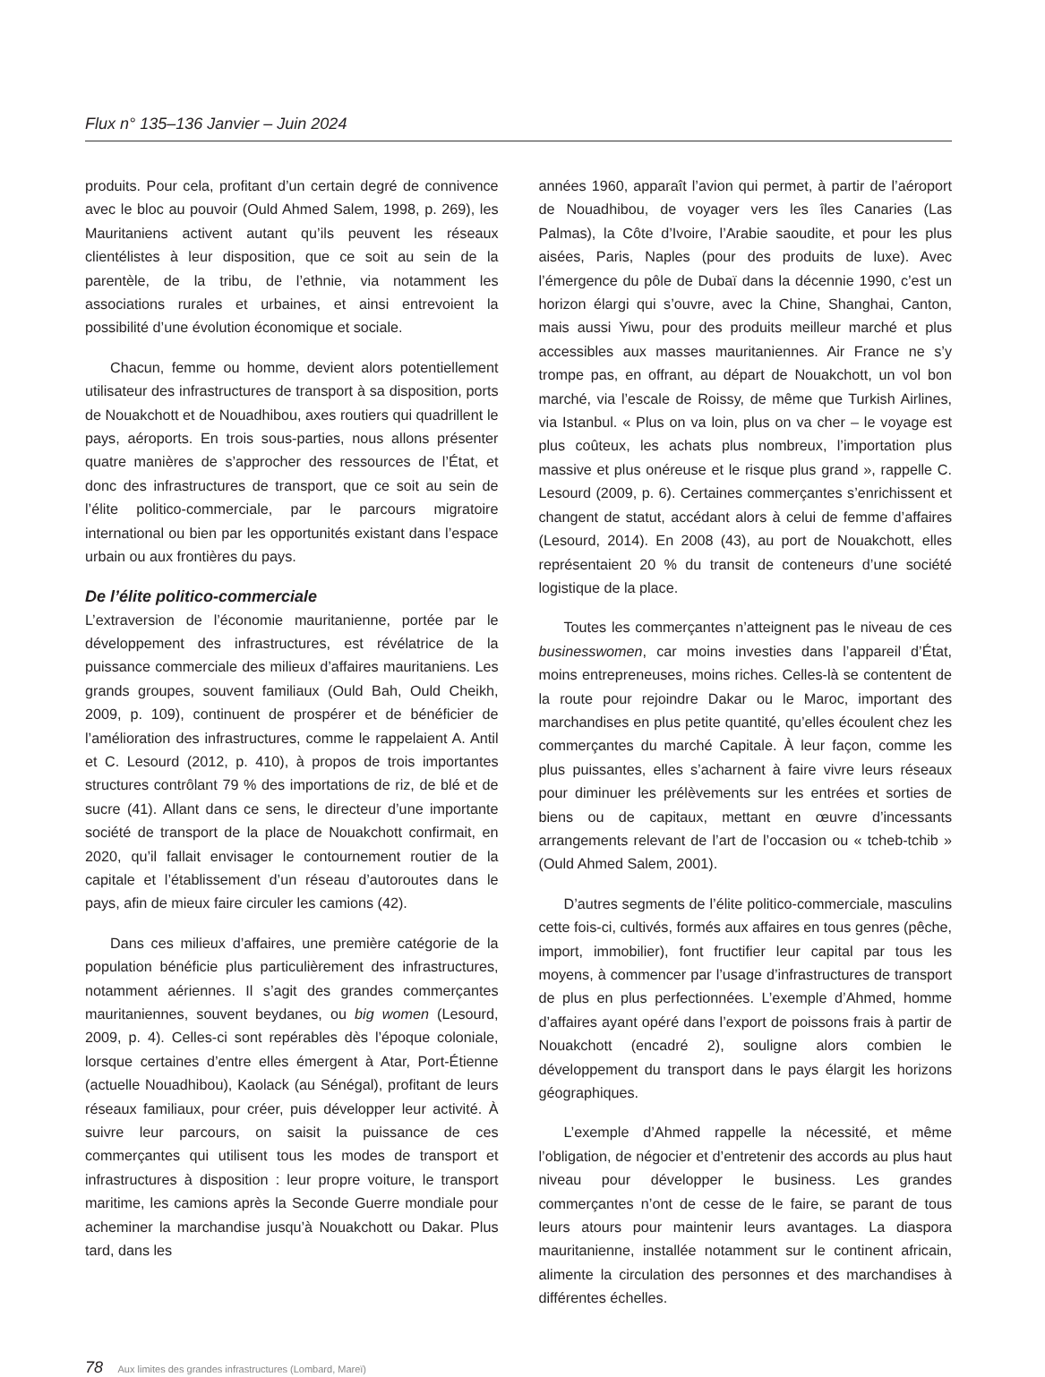Flux n° 135–136 Janvier – Juin 2024
produits. Pour cela, profitant d’un certain degré de connivence avec le bloc au pouvoir (Ould Ahmed Salem, 1998, p. 269), les Mauritaniens activent autant qu’ils peuvent les réseaux clientélistes à leur disposition, que ce soit au sein de la parentèle, de la tribu, de l’ethnie, via notamment les associations rurales et urbaines, et ainsi entrevoient la possibilité d’une évolution économique et sociale.
Chacun, femme ou homme, devient alors potentiellement utilisateur des infrastructures de transport à sa disposition, ports de Nouakchott et de Nouadhibou, axes routiers qui quadrillent le pays, aéroports. En trois sous-parties, nous allons présenter quatre manières de s’approcher des ressources de l’État, et donc des infrastructures de transport, que ce soit au sein de l’élite politico-commerciale, par le parcours migratoire international ou bien par les opportunités existant dans l’espace urbain ou aux frontières du pays.
De l’élite politico-commerciale
L’extraversion de l’économie mauritanienne, portée par le développement des infrastructures, est révélatrice de la puissance commerciale des milieux d’affaires mauritaniens. Les grands groupes, souvent familiaux (Ould Bah, Ould Cheikh, 2009, p. 109), continuent de prospérer et de bénéficier de l’amélioration des infrastructures, comme le rappelaient A. Antil et C. Lesourd (2012, p. 410), à propos de trois importantes structures contrôlant 79 % des importations de riz, de blé et de sucre (41). Allant dans ce sens, le directeur d’une importante société de transport de la place de Nouakchott confirmait, en 2020, qu’il fallait envisager le contournement routier de la capitale et l’établissement d’un réseau d’autoroutes dans le pays, afin de mieux faire circuler les camions (42).
Dans ces milieux d’affaires, une première catégorie de la population bénéficie plus particulièrement des infrastructures, notamment aériennes. Il s’agit des grandes commerçantes mauritaniennes, souvent beydanes, ou big women (Lesourd, 2009, p. 4). Celles-ci sont repérables dès l’époque coloniale, lorsque certaines d’entre elles émergent à Atar, Port-Étienne (actuelle Nouadhibou), Kaolack (au Sénégal), profitant de leurs réseaux familiaux, pour créer, puis développer leur activité. À suivre leur parcours, on saisit la puissance de ces commerçantes qui utilisent tous les modes de transport et infrastructures à disposition : leur propre voiture, le transport maritime, les camions après la Seconde Guerre mondiale pour acheminer la marchandise jusqu’à Nouakchott ou Dakar. Plus tard, dans les
années 1960, apparaît l’avion qui permet, à partir de l’aéroport de Nouadhibou, de voyager vers les îles Canaries (Las Palmas), la Côte d’Ivoire, l’Arabie saoudite, et pour les plus aisées, Paris, Naples (pour des produits de luxe). Avec l’émergence du pôle de Dubaï dans la décennie 1990, c’est un horizon élargi qui s’ouvre, avec la Chine, Shanghai, Canton, mais aussi Yiwu, pour des produits meilleur marché et plus accessibles aux masses mauritaniennes. Air France ne s’y trompe pas, en offrant, au départ de Nouakchott, un vol bon marché, via l’escale de Roissy, de même que Turkish Airlines, via Istanbul. « Plus on va loin, plus on va cher – le voyage est plus coûteux, les achats plus nombreux, l’importation plus massive et plus onéreuse et le risque plus grand », rappelle C. Lesourd (2009, p. 6). Certaines commerçantes s’enrichissent et changent de statut, accédant alors à celui de femme d’affaires (Lesourd, 2014). En 2008 (43), au port de Nouakchott, elles représentaient 20 % du transit de conteneurs d’une société logistique de la place.
Toutes les commerçantes n’atteignent pas le niveau de ces businesswomen, car moins investies dans l’appareil d’État, moins entrepreneuses, moins riches. Celles-là se contentent de la route pour rejoindre Dakar ou le Maroc, important des marchandises en plus petite quantité, qu’elles écoulent chez les commerçantes du marché Capitale. À leur façon, comme les plus puissantes, elles s’acharnent à faire vivre leurs réseaux pour diminuer les prélèvements sur les entrées et sorties de biens ou de capitaux, mettant en œuvre d’incessants arrangements relevant de l’art de l’occasion ou « tcheb-tchib » (Ould Ahmed Salem, 2001).
D’autres segments de l’élite politico-commerciale, masculins cette fois-ci, cultivés, formés aux affaires en tous genres (pêche, import, immobilier), font fructifier leur capital par tous les moyens, à commencer par l’usage d’infrastructures de transport de plus en plus perfectionnées. L’exemple d’Ahmed, homme d’affaires ayant opéré dans l’export de poissons frais à partir de Nouakchott (encadré 2), souligne alors combien le développement du transport dans le pays élargit les horizons géographiques.
L’exemple d’Ahmed rappelle la nécessité, et même l’obligation, de négocier et d’entretenir des accords au plus haut niveau pour développer le business. Les grandes commerçantes n’ont de cesse de le faire, se parant de tous leurs atours pour maintenir leurs avantages. La diaspora mauritanienne, installée notamment sur le continent africain, alimente la circulation des personnes et des marchandises à différentes échelles.
78 Aux limites des grandes infrastructures (Lombard, Mareï)